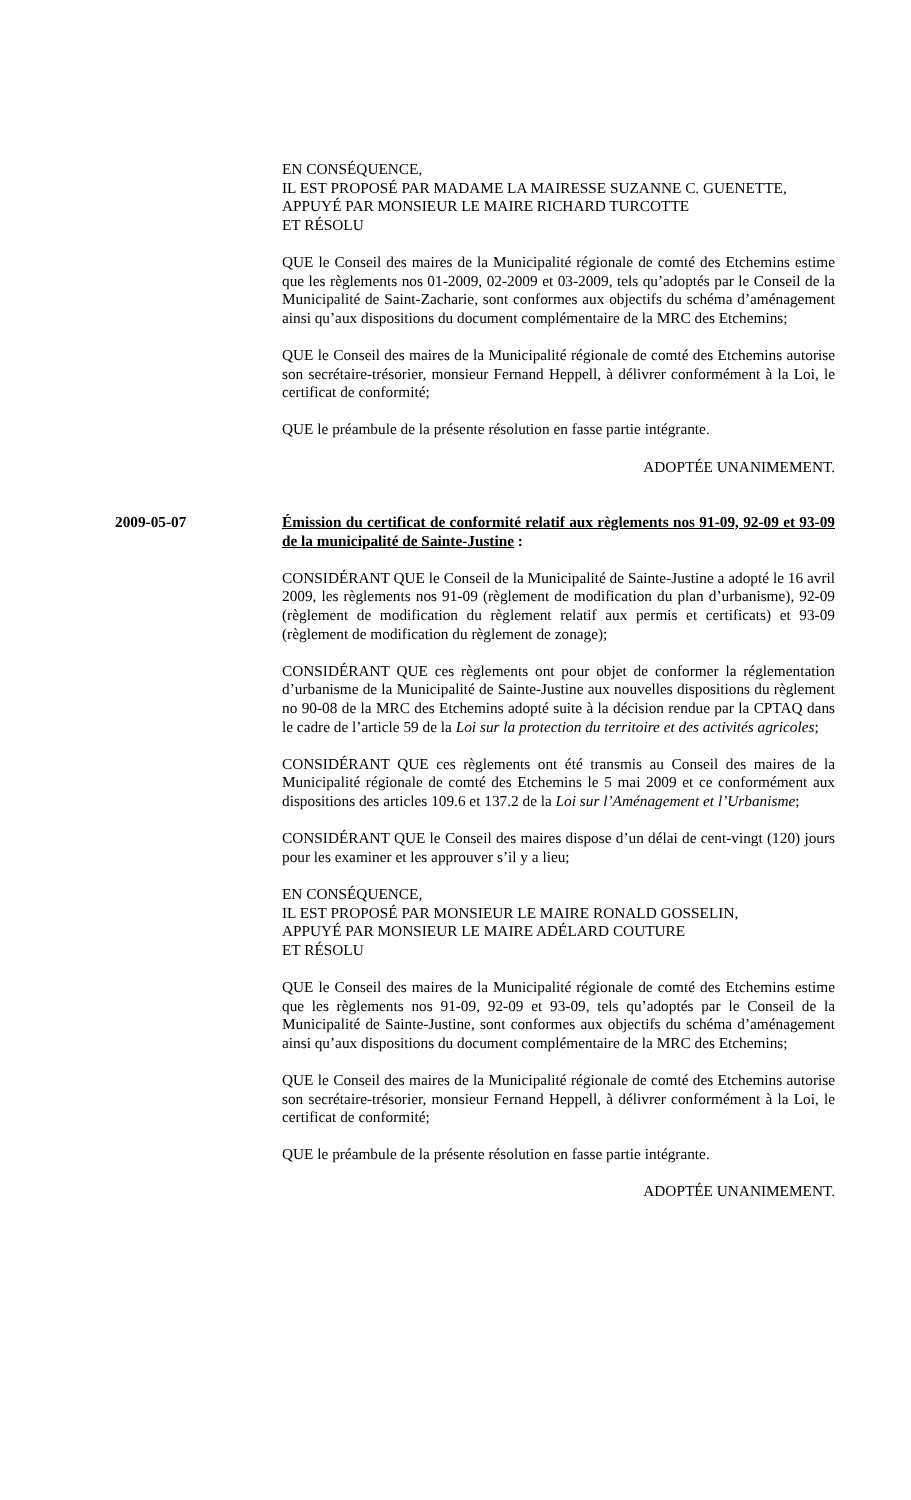EN CONSÉQUENCE,
IL EST PROPOSÉ PAR MADAME LA MAIRESSE SUZANNE C. GUENETTE,
APPUYÉ PAR MONSIEUR LE MAIRE RICHARD TURCOTTE
ET RÉSOLU
QUE le Conseil des maires de la Municipalité régionale de comté des Etchemins estime que les règlements nos 01-2009, 02-2009 et 03-2009, tels qu’adoptés par le Conseil de la Municipalité de Saint-Zacharie, sont conformes aux objectifs du schéma d’aménagement ainsi qu’aux dispositions du document complémentaire de la MRC des Etchemins;
QUE le Conseil des maires de la Municipalité régionale de comté des Etchemins autorise son secrétaire-trésorier, monsieur Fernand Heppell, à délivrer conformément à la Loi, le certificat de conformité;
QUE le préambule de la présente résolution en fasse partie intégrante.
ADOPTÉE UNANIMEMENT.
2009-05-07
Émission du certificat de conformité relatif aux règlements nos 91-09, 92-09 et 93-09 de la municipalité de Sainte-Justine :
CONSIDÉRANT QUE le Conseil de la Municipalité de Sainte-Justine a adopté le 16 avril 2009, les règlements nos 91-09 (règlement de modification du plan d’urbanisme), 92-09 (règlement de modification du règlement relatif aux permis et certificats) et 93-09 (règlement de modification du règlement de zonage);
CONSIDÉRANT QUE ces règlements ont pour objet de conformer la réglementation d’urbanisme de la Municipalité de Sainte-Justine aux nouvelles dispositions du règlement no 90-08 de la MRC des Etchemins adopté suite à la décision rendue par la CPTAQ dans le cadre de l’article 59 de la Loi sur la protection du territoire et des activités agricoles;
CONSIDÉRANT QUE ces règlements ont été transmis au Conseil des maires de la Municipalité régionale de comté des Etchemins le 5 mai 2009 et ce conformément aux dispositions des articles 109.6 et 137.2 de la Loi sur l’Aménagement et l’Urbanisme;
CONSIDÉRANT QUE le Conseil des maires dispose d’un délai de cent-vingt (120) jours pour les examiner et les approuver s’il y a lieu;
EN CONSÉQUENCE,
IL EST PROPOSÉ PAR MONSIEUR LE MAIRE RONALD GOSSELIN,
APPUYÉ PAR MONSIEUR LE MAIRE ADÉLARD COUTURE
ET RÉSOLU
QUE le Conseil des maires de la Municipalité régionale de comté des Etchemins estime que les règlements nos 91-09, 92-09 et 93-09, tels qu’adoptés par le Conseil de la Municipalité de Sainte-Justine, sont conformes aux objectifs du schéma d’aménagement ainsi qu’aux dispositions du document complémentaire de la MRC des Etchemins;
QUE le Conseil des maires de la Municipalité régionale de comté des Etchemins autorise son secrétaire-trésorier, monsieur Fernand Heppell, à délivrer conformément à la Loi, le certificat de conformité;
QUE le préambule de la présente résolution en fasse partie intégrante.
ADOPTÉE UNANIMEMENT.